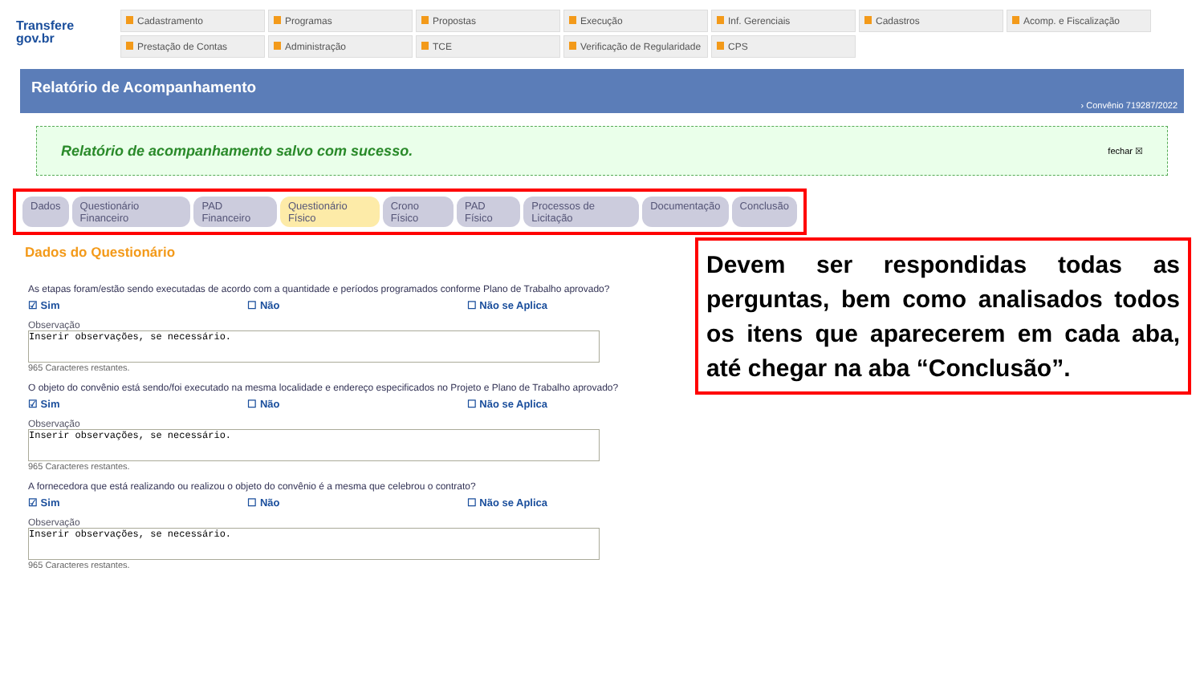Transfere
gov.br
Cadastramento
Programas
Propostas
Execução
Inf. Gerenciais
Cadastros
Acomp. e Fiscalização
Prestação de Contas
Administração
TCE
Verificação de Regularidade
CPS
Relatório de Acompanhamento
› Convênio 719287/2022
Relatório de acompanhamento salvo com sucesso. fechar ☒
Dados Questionário Financeiro PAD Financeiro Questionário Físico Crono Físico PAD Físico Processos de Licitação Documentação Conclusão
Dados do Questionário
As etapas foram/estão sendo executadas de acordo com a quantidade e períodos programados conforme Plano de Trabalho aprovado?
☑ Sim ☐ Não ☐ Não se Aplica
Observação
Inserir observações, se necessário.
965 Caracteres restantes.
O objeto do convênio está sendo/foi executado na mesma localidade e endereço especificados no Projeto e Plano de Trabalho aprovado?
☑ Sim ☐ Não ☐ Não se Aplica
Observação
Inserir observações, se necessário.
965 Caracteres restantes.
A fornecedora que está realizando ou realizou o objeto do convênio é a mesma que celebrou o contrato?
☑ Sim ☐ Não ☐ Não se Aplica
Observação
Inserir observações, se necessário.
965 Caracteres restantes.
Devem ser respondidas todas as perguntas, bem como analisados todos os itens que aparecerem em cada aba, até chegar na aba “Conclusão”.